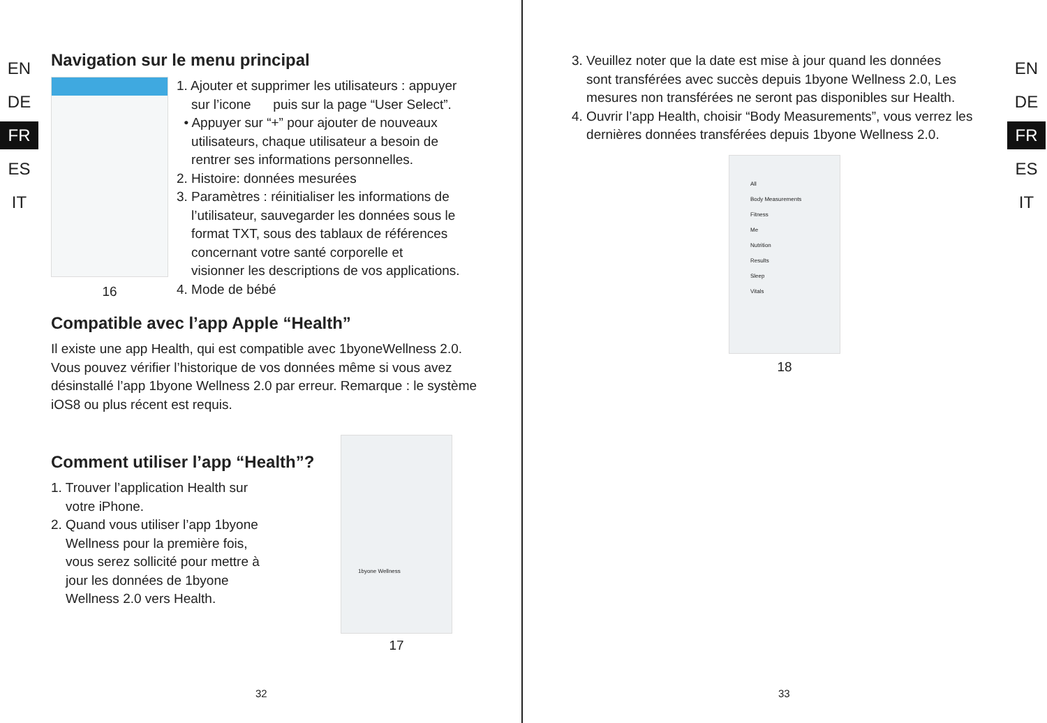EN
DE
FR
ES
IT
Navigation sur le menu principal
16
1. Ajouter et supprimer les utilisateurs : appuyer
sur l’icone puis sur la page “User Select”.
• Appuyer sur “+” pour ajouter de nouveaux
utilisateurs, chaque utilisateur a besoin de
rentrer ses informations personnelles.
2. Histoire: données mesurées
3. Paramètres : réinitialiser les informations de
l’utilisateur, sauvegarder les données sous le
format TXT, sous des tablaux de références
concernant votre santé corporelle et
visionner les descriptions de vos applications.
4. Mode de bébé
Compatible avec l’app Apple “Health”
Il existe une app Health, qui est compatible avec 1byoneWellness 2.0. Vous pouvez vérifier l’historique de vos données même si vous avez désinstallé l’app 1byone Wellness 2.0 par erreur. Remarque : le système iOS8 ou plus récent est requis.
Comment utiliser l’app “Health”?
1. Trouver l’application Health sur
votre iPhone.
2. Quand vous utiliser l’app 1byone
Wellness pour la première fois,
vous serez sollicité pour mettre à
jour les données de 1byone
Wellness 2.0 vers Health.
1byone Wellness
17
32
3. Veuillez noter que la date est mise à jour quand les données
sont transférées avec succès depuis 1byone Wellness 2.0, Les
mesures non transférées ne seront pas disponibles sur Health.
4. Ouvrir l’app Health, choisir “Body Measurements”, vous verrez les
dernières données transférées depuis 1byone Wellness 2.0.
All
Body Measurements
Fitness
Me
Nutrition
Results
Sleep
Vitals
18
EN
DE
FR
ES
IT
33